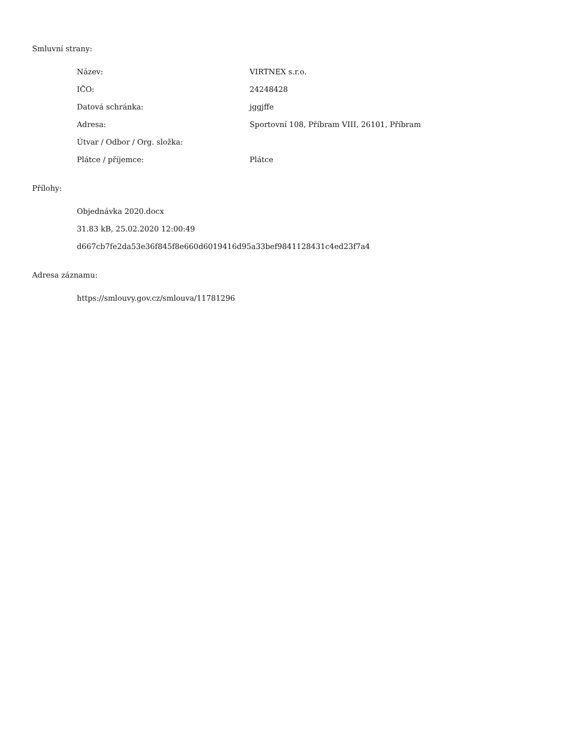Smluvní strany:
| Název: | VIRTNEX s.r.o. |
| IČO: | 24248428 |
| Datová schránka: | jggjffe |
| Adresa: | Sportovní 108, Příbram VIII, 26101, Příbram |
| Útvar / Odbor / Org. složka: | |
| Plátce / příjemce: | Plátce |
Přílohy:
Objednávka 2020.docx
31.83 kB, 25.02.2020 12:00:49
d667cb7fe2da53e36f845f8e660d6019416d95a33bef9841128431c4ed23f7a4
Adresa záznamu:
https://smlouvy.gov.cz/smlouva/11781296